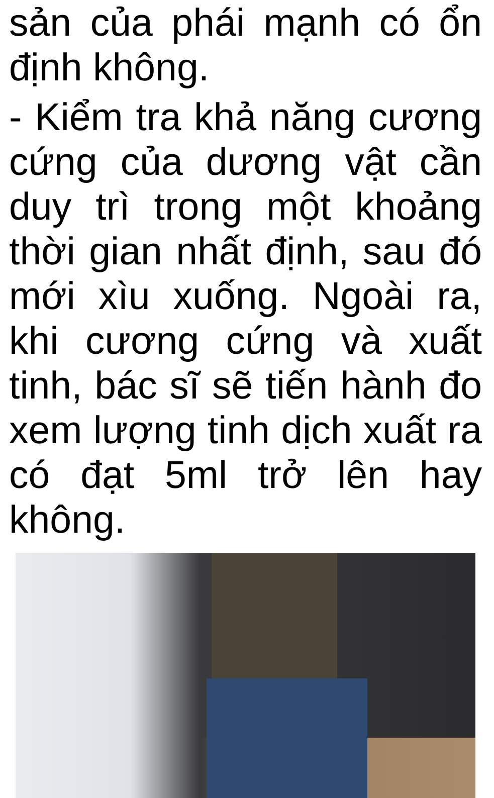sản của phái mạnh có ổn định không.
- Kiểm tra khả năng cương cứng của dương vật cần duy trì trong một khoảng thời gian nhất định, sau đó mới xìu xuống. Ngoài ra, khi cương cứng và xuất tinh, bác sĩ sẽ tiến hành đo xem lượng tinh dịch xuất ra có đạt 5ml trở lên hay không.